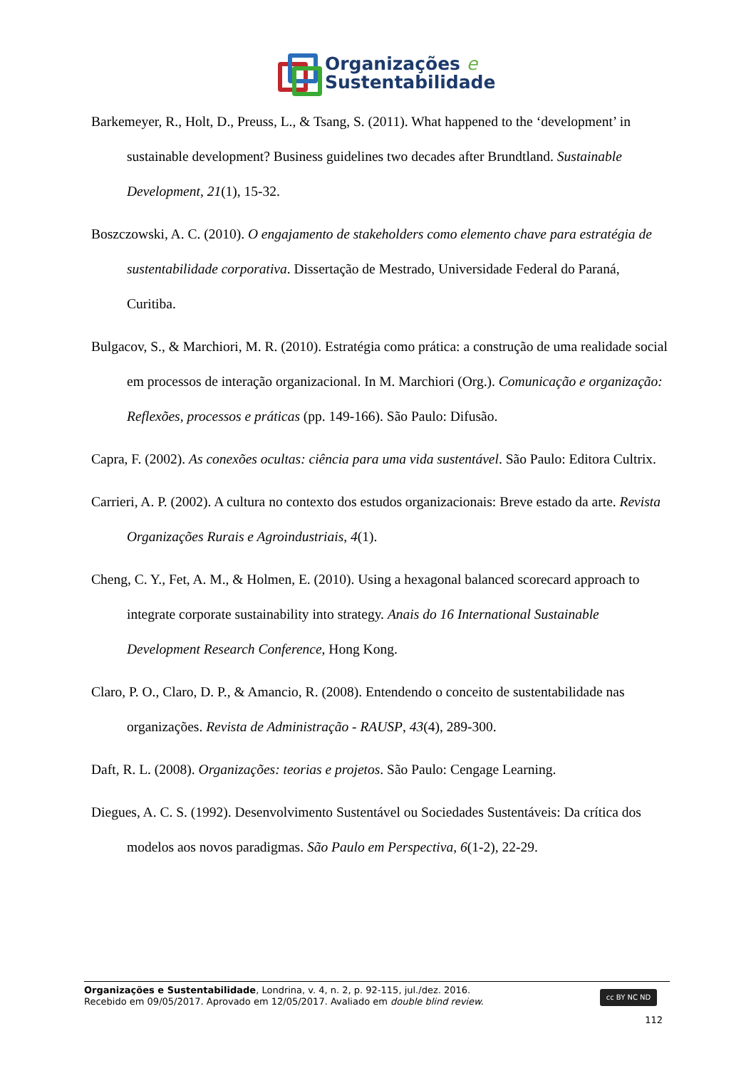Organizações e
Sustentabilidade
Barkemeyer, R., Holt, D., Preuss, L., & Tsang, S. (2011). What happened to the ‘development’ in sustainable development? Business guidelines two decades after Brundtland. Sustainable Development, 21(1), 15-32.
Boszczowski, A. C. (2010). O engajamento de stakeholders como elemento chave para estratégia de sustentabilidade corporativa. Dissertação de Mestrado, Universidade Federal do Paraná, Curitiba.
Bulgacov, S., & Marchiori, M. R. (2010). Estratégia como prática: a construção de uma realidade social em processos de interação organizacional. In M. Marchiori (Org.). Comunicação e organização: Reflexões, processos e práticas (pp. 149-166). São Paulo: Difusão.
Capra, F. (2002). As conexões ocultas: ciência para uma vida sustentável. São Paulo: Editora Cultrix.
Carrieri, A. P. (2002). A cultura no contexto dos estudos organizacionais: Breve estado da arte. Revista Organizações Rurais e Agroindustriais, 4(1).
Cheng, C. Y., Fet, A. M., & Holmen, E. (2010). Using a hexagonal balanced scorecard approach to integrate corporate sustainability into strategy. Anais do 16 International Sustainable Development Research Conference, Hong Kong.
Claro, P. O., Claro, D. P., & Amancio, R. (2008). Entendendo o conceito de sustentabilidade nas organizações. Revista de Administração - RAUSP, 43(4), 289-300.
Daft, R. L. (2008). Organizações: teorias e projetos. São Paulo: Cengage Learning.
Diegues, A. C. S. (1992). Desenvolvimento Sustentável ou Sociedades Sustentáveis: Da crítica dos modelos aos novos paradigmas. São Paulo em Perspectiva, 6(1-2), 22-29.
Organizações e Sustentabilidade, Londrina, v. 4, n. 2, p. 92-115, jul./dez. 2016.
Recebido em 09/05/2017. Aprovado em 12/05/2017. Avaliado em double blind review.
cc BY NC ND
112